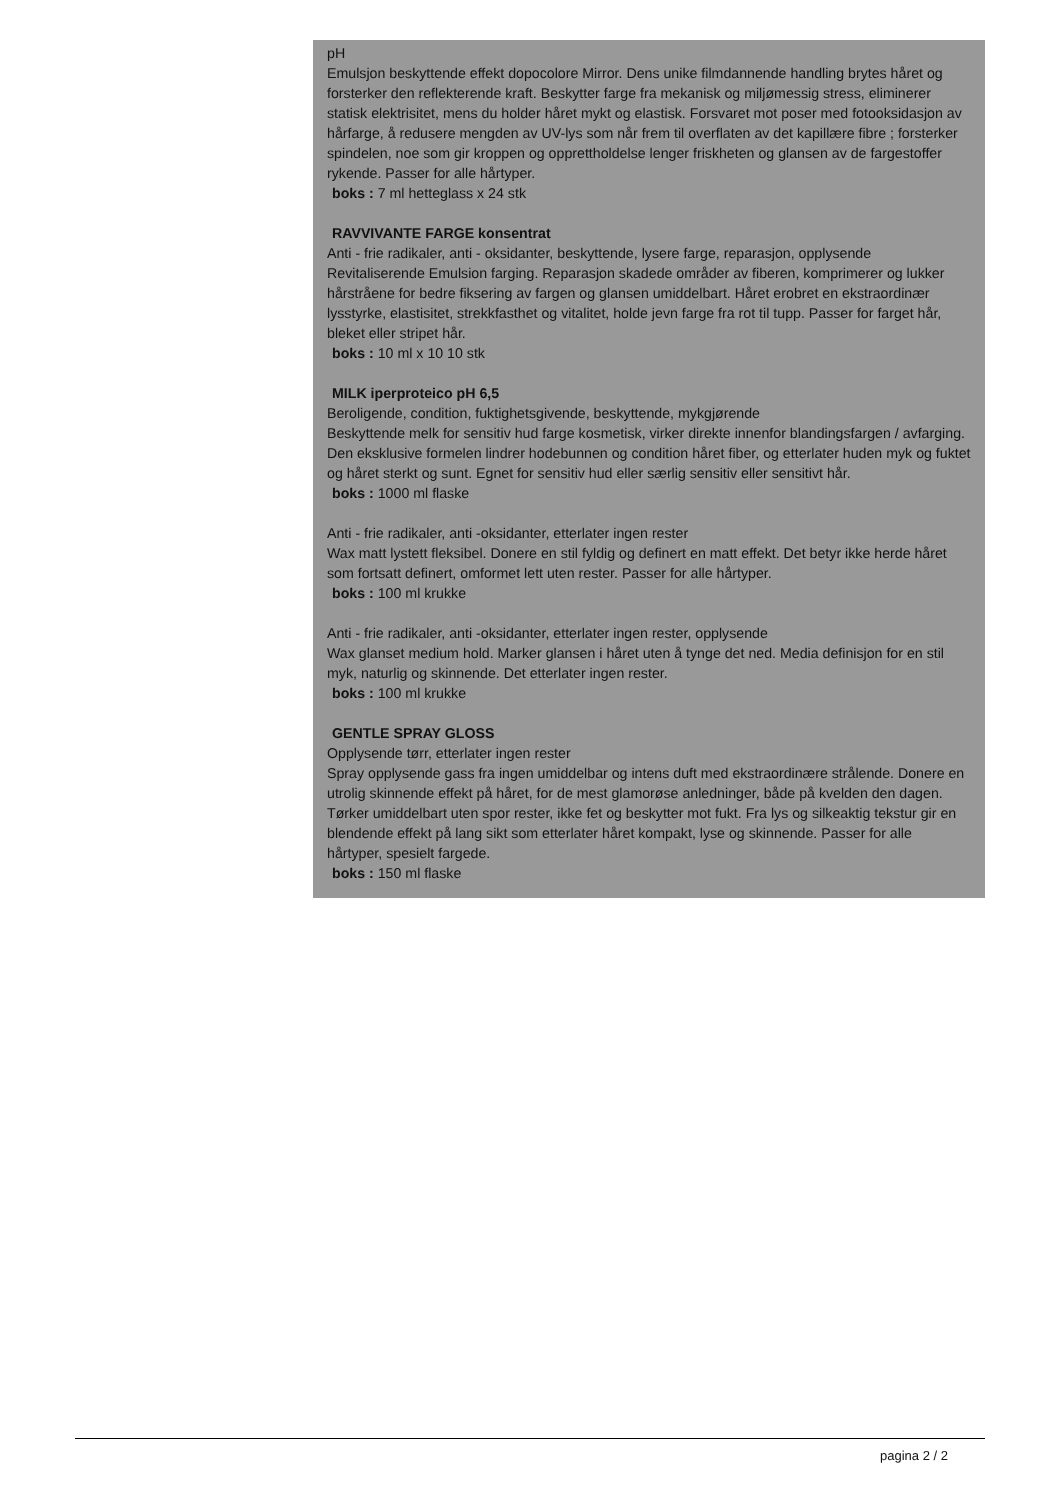pH
Emulsjon beskyttende effekt dopocolore Mirror. Dens unike filmdannende handling brytes håret og forsterker den reflekterende kraft. Beskytter farge fra mekanisk og miljømessig stress, eliminerer statisk elektrisitet, mens du holder håret mykt og elastisk. Forsvaret mot poser med fotooksidasjon av hårfarge, å redusere mengden av UV-lys som når frem til overflaten av det kapillære fibre ; forsterker spindelen, noe som gir kroppen og opprettholdelse lenger friskheten og glansen av de fargestoffer rykende. Passer for alle hårtyper.
boks : 7 ml hetteglass x 24 stk
RAVVIVANTE FARGE konsentrat
Anti - frie radikaler, anti - oksidanter, beskyttende, lysere farge, reparasjon, opplysende
Revitaliserende Emulsion farging. Reparasjon skadede områder av fiberen, komprimerer og lukker hårstråene for bedre fiksering av fargen og glansen umiddelbart. Håret erobret en ekstraordinær lysstyrke, elastisitet, strekkfasthet og vitalitet, holde jevn farge fra rot til tupp. Passer for farget hår, bleket eller stripet hår.
boks : 10 ml x 10 10 stk
MILK iperproteico pH 6,5
Beroligende, condition, fuktighetsgivende, beskyttende, mykgjørende
Beskyttende melk for sensitiv hud farge kosmetisk, virker direkte innenfor blandingsfargen / avfarging. Den eksklusive formelen lindrer hodebunnen og condition håret fiber, og etterlater huden myk og fuktet og håret sterkt og sunt. Egnet for sensitiv hud eller særlig sensitiv eller sensitivt hår.
boks : 1000 ml flaske
Anti - frie radikaler, anti -oksidanter, etterlater ingen rester
Wax matt lystett fleksibel. Donere en stil fyldig og definert en matt effekt. Det betyr ikke herde håret som fortsatt definert, omformet lett uten rester. Passer for alle hårtyper.
boks : 100 ml krukke
Anti - frie radikaler, anti -oksidanter, etterlater ingen rester, opplysende
Wax glanset medium hold. Marker glansen i håret uten å tynge det ned. Media definisjon for en stil myk, naturlig og skinnende. Det etterlater ingen rester.
boks : 100 ml krukke
GENTLE SPRAY GLOSS
Opplysende tørr, etterlater ingen rester
Spray opplysende gass fra ingen umiddelbar og intens duft med ekstraordinære strålende. Donere en utrolig skinnende effekt på håret, for de mest glamorøse anledninger, både på kvelden den dagen. Tørker umiddelbart uten spor rester, ikke fet og beskytter mot fukt. Fra lys og silkeaktig tekstur gir en blendende effekt på lang sikt som etterlater håret kompakt, lyse og skinnende. Passer for alle hårtyper, spesielt fargede.
boks : 150 ml flaske
pagina 2 / 2